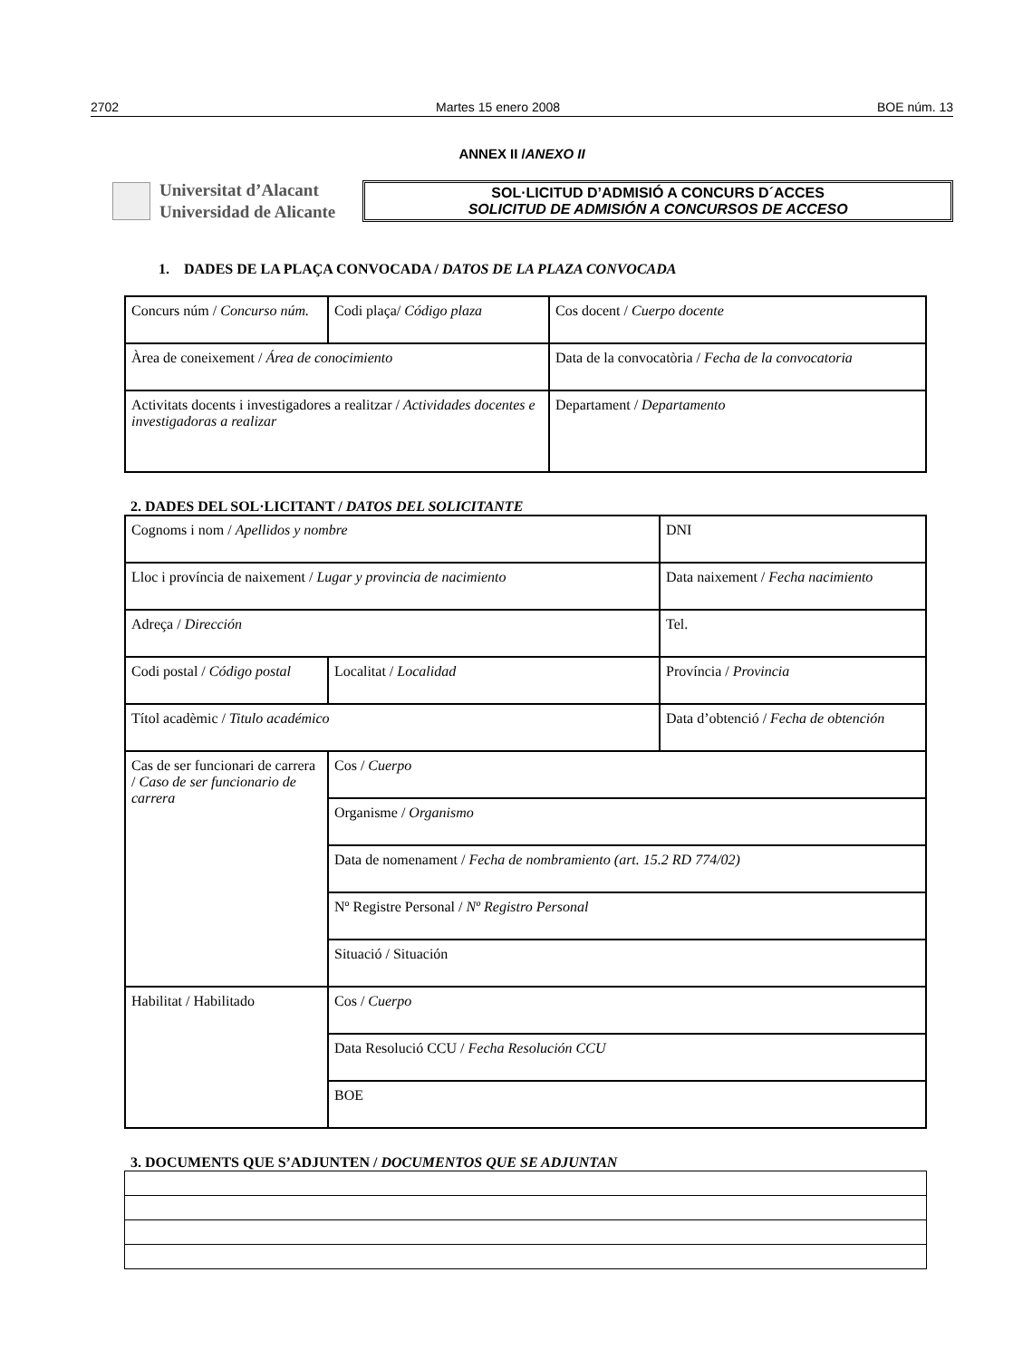2702 Martes 15 enero 2008 BOE núm. 13
ANNEX II /ANEXO II
Universitat d’Alacant
Universidad de Alicante
SOL·LICITUD D’ADMISIÓ A CONCURS D´ACCES
SOLICITUD DE ADMISIÓN A CONCURSOS DE ACCESO
1. DADES DE LA PLAÇA CONVOCADA / DATOS DE LA PLAZA CONVOCADA
| Concurs núm / Concurso núm. | Codi plaça/ Código plaza | Cos docent / Cuerpo docente |
| Àrea de coneixement / Área de conocimiento | | Data de la convocatòria / Fecha de la convocatoria |
| Activitats docents i investigadores a realitzar / Actividades docentes e investigadoras a realizar | | Departament / Departamento |
2. DADES DEL SOL·LICITANT / DATOS DEL SOLICITANTE
| Cognoms i nom / Apellidos y nombre | | DNI |
| Lloc i província de naixement / Lugar y provincia de nacimiento | | Data naixement / Fecha nacimiento |
| Adreça / Dirección | | Tel. |
| Codi postal / Código postal | Localitat / Localidad | Província / Provincia |
| Títol acadèmic / Titulo académico | | Data d’obtenció / Fecha de obtención |
| Cas de ser funcionari de carrera / Caso de ser funcionario de carrera | Cos / Cuerpo | |
| | Organisme / Organismo | |
| | Data de nomenament / Fecha de nombramiento (art. 15.2 RD 774/02) | |
| | Nº Registre Personal / Nº Registro Personal | |
| | Situació / Situación | |
| Habilitat / Habilitado | Cos / Cuerpo | |
| | Data Resolució CCU / Fecha Resolución CCU | |
| | BOE | |
3. DOCUMENTS QUE S’ADJUNTEN / DOCUMENTOS QUE SE ADJUNTAN